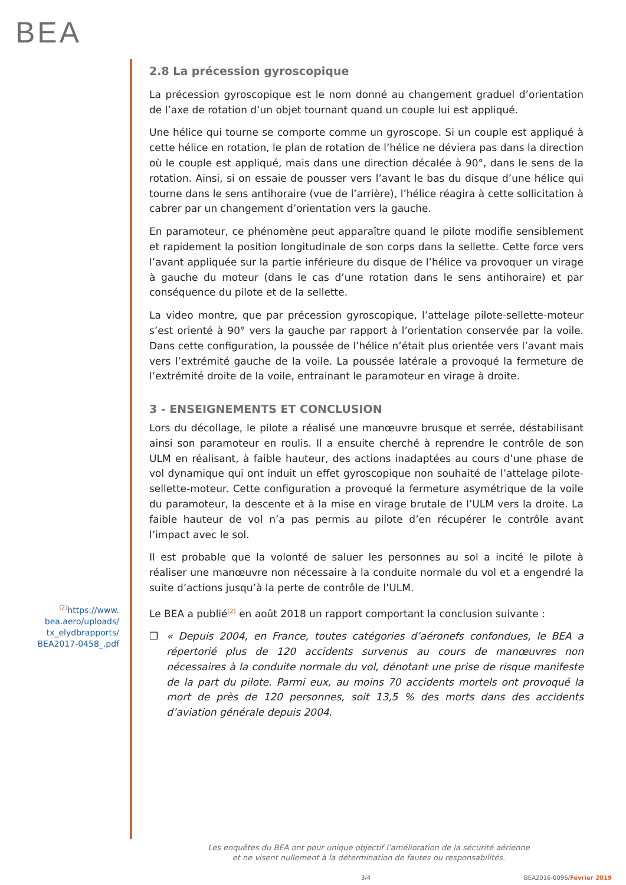BEA
<sup>(2)</sup> https://www.
bea.aero/uploads/
tx_elydbrapports/
BEA2017-0458_.pdf
2.8 La précession gyroscopique
La précession gyroscopique est le nom donné au changement graduel d’orientation de l’axe de rotation d’un objet tournant quand un couple lui est appliqué.
Une hélice qui tourne se comporte comme un gyroscope. Si un couple est appliqué à cette hélice en rotation, le plan de rotation de l’hélice ne déviera pas dans la direction où le couple est appliqué, mais dans une direction décalée à 90°, dans le sens de la rotation. Ainsi, si on essaie de pousser vers l’avant le bas du disque d’une hélice qui tourne dans le sens antihoraire (vue de l’arrière), l’hélice réagira à cette sollicitation à cabrer par un changement d’orientation vers la gauche.
En paramoteur, ce phénomène peut apparaître quand le pilote modifie sensiblement et rapidement la position longitudinale de son corps dans la sellette. Cette force vers l’avant appliquée sur la partie inférieure du disque de l’hélice va provoquer un virage à gauche du moteur (dans le cas d’une rotation dans le sens antihoraire) et par conséquence du pilote et de la sellette.
La video montre, que par précession gyroscopique, l’attelage pilote-sellette-moteur s’est orienté à 90° vers la gauche par rapport à l’orientation conservée par la voile. Dans cette configuration, la poussée de l’hélice n’était plus orientée vers l’avant mais vers l’extrémité gauche de la voile. La poussée latérale a provoqué la fermeture de l’extrémité droite de la voile, entrainant le paramoteur en virage à droite.
3 - ENSEIGNEMENTS ET CONCLUSION
Lors du décollage, le pilote a réalisé une manœuvre brusque et serrée, déstabilisant ainsi son paramoteur en roulis. Il a ensuite cherché à reprendre le contrôle de son ULM en réalisant, à faible hauteur, des actions inadaptées au cours d’une phase de vol dynamique qui ont induit un effet gyroscopique non souhaité de l’attelage pilote-sellette-moteur. Cette configuration a provoqué la fermeture asymétrique de la voile du paramoteur, la descente et à la mise en virage brutale de l’ULM vers la droite. La faible hauteur de vol n’a pas permis au pilote d’en récupérer le contrôle avant l’impact avec le sol.
Il est probable que la volonté de saluer les personnes au sol a incité le pilote à réaliser une manœuvre non nécessaire à la conduite normale du vol et a engendré la suite d’actions jusqu’à la perte de contrôle de l’ULM.
Le BEA a publié<sup>(2)</sup> en août 2018 un rapport comportant la conclusion suivante :
❐ « Depuis 2004, en France, toutes catégories d’aéronefs confondues, le BEA a répertorié plus de 120 accidents survenus au cours de manœuvres non nécessaires à la conduite normale du vol, dénotant une prise de risque manifeste de la part du pilote. Parmi eux, au moins 70 accidents mortels ont provoqué la mort de près de 120 personnes, soit 13,5 % des morts dans des accidents d’aviation générale depuis 2004.
Les enquêtes du BEA ont pour unique objectif l’amélioration de la sécurité aérienne
et ne visent nullement à la détermination de fautes ou responsabilités.
3/4 BEA2016-0096/Février 2019